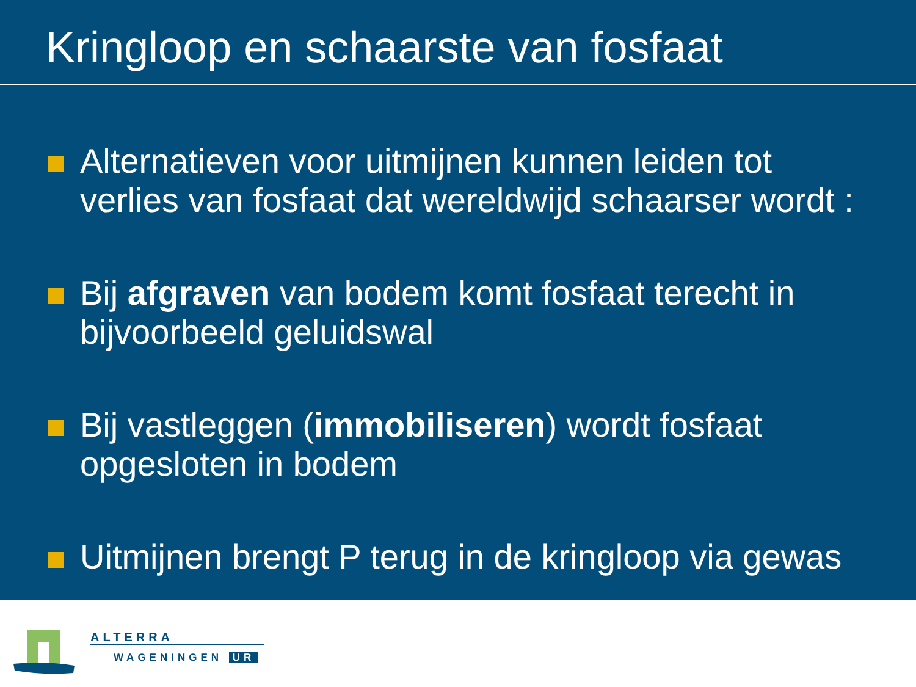Kringloop en schaarste van fosfaat
Alternatieven voor uitmijnen kunnen leiden tot verlies van fosfaat dat wereldwijd schaarser wordt :
Bij afgraven van bodem komt fosfaat terecht in bijvoorbeeld geluidswal
Bij vastleggen (immobiliseren) wordt fosfaat opgesloten in bodem
Uitmijnen brengt P terug in de kringloop via gewas
ALTERRA
WAGENINGEN UR